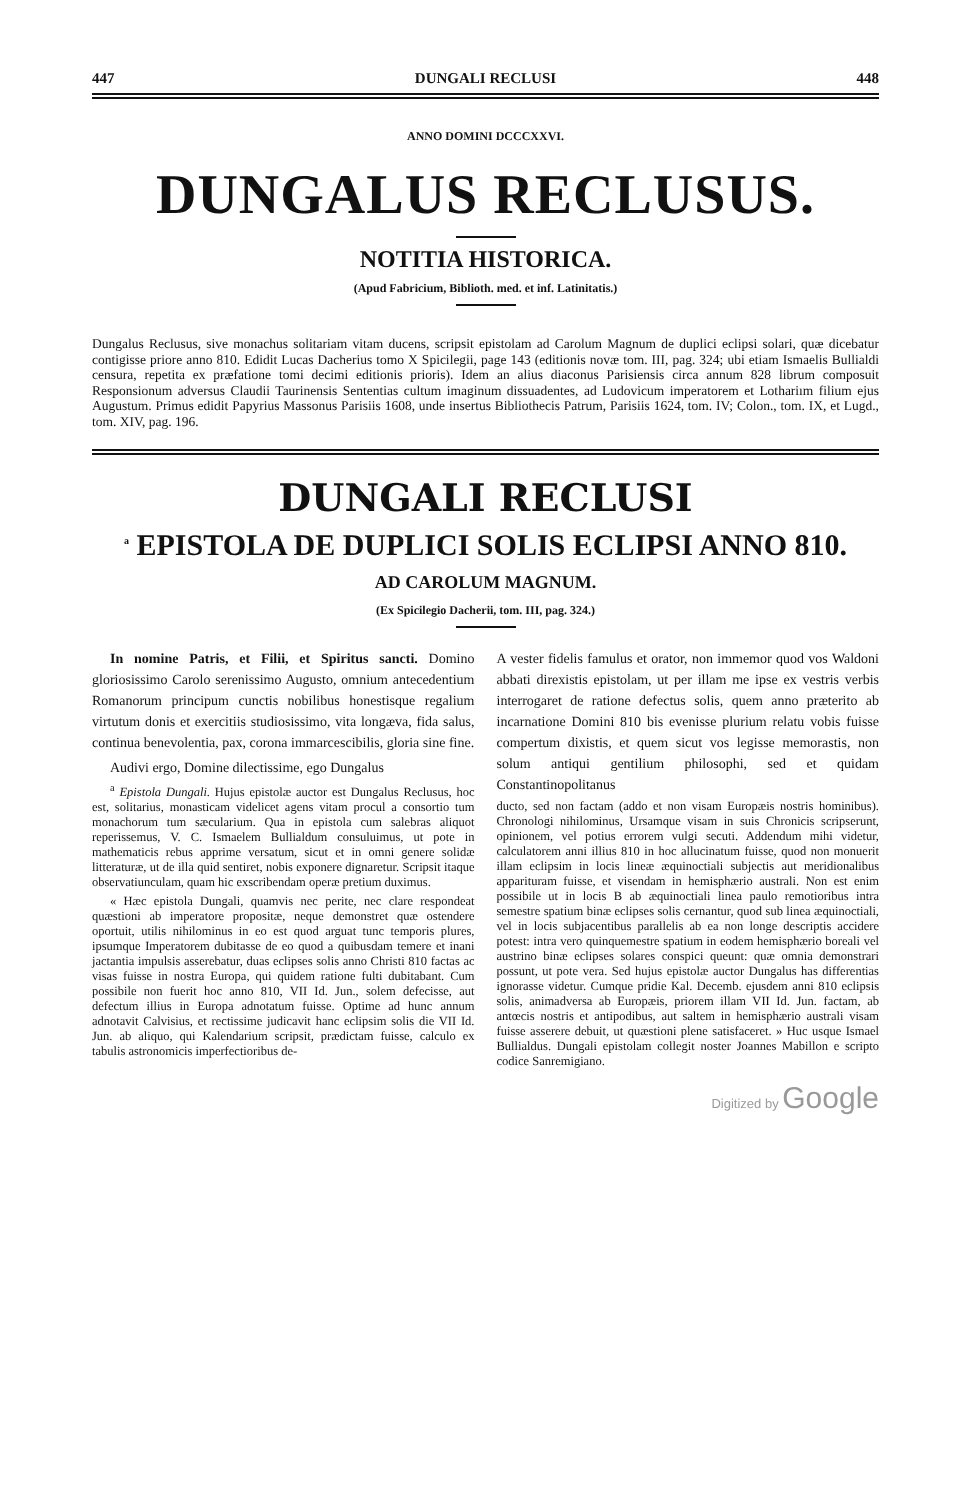447 DUNGALI RECLUSI 448
ANNO DOMINI DCCCXXVI.
DUNGALUS RECLUSUS.
NOTITIA HISTORICA.
(Apud Fabricium, Biblioth. med. et inf. Latinitatis.)
Dungalus Reclusus, sive monachus solitariam vitam ducens, scripsit epistolam ad Carolum Magnum de duplici eclipsi solari, quæ dicebatur contigisse priore anno 810. Edidit Lucas Dacherius tomo X Spicilegii, page 143 (editionis novæ tom. III, pag. 324; ubi etiam Ismaelis Bullialdi censura, repetita ex præfatione tomi decimi editionis prioris). Idem an alius diaconus Parisiensis circa annum 828 librum composuit Responsionum adversus Claudii Taurinensis Sententias cultum imaginum dissuadentes, ad Ludovicum imperatorem et Lothariım filium ejus Augustum. Primus edidit Papyrius Massonus Parisiis 1608, unde insertus Bibliothecis Patrum, Parisiis 1624, tom. IV; Colon., tom. IX, et Lugd., tom. XIV, pag. 196.
DUNGALI RECLUSI
<sup>a</sup> EPISTOLA DE DUPLICI SOLIS ECLIPSI ANNO 810.
AD CAROLUM MAGNUM.
(Ex Spicilegio Dacherii, tom. III, pag. 324.)
In nomine Patris, et Filii, et Spiritus sancti. Domino gloriosissimo Carolo serenissimo Augusto, omnium antecedentium Romanorum principum cunctis nobilibus honestisque regalium virtutum donis et exercitiis studiosissimo, vita longæva, fida salus, continua benevolentia, pax, corona immarcescibilis, gloria sine fine.
Audivi ergo, Domine dilectissime, ego Dungalus
<sup>a</sup> Epistola Dungali. Hujus epistolæ auctor est Dungalus Reclusus, hoc est, solitarius, monasticam videlicet agens vitam procul a consortio tum monachorum tum sæcularium. Qua in epistola cum salebras aliquot reperissemus, V. C. Ismaelem Bullialdum consuluimus, ut pote in mathematicis rebus apprime versatum, sicut et in omni genere solidæ litteraturæ, ut de illa quid sentiret, nobis exponere dignaretur. Scripsit itaque observatiunculam, quam hic exscribendam operæ pretium duximus.
« Hæc epistola Dungali, quamvis nec perite, nec clare respondeat quæstioni ab imperatore propositæ, neque demonstret quæ ostendere oportuit, utilis nihilominus in eo est quod arguat tunc temporis plures, ipsumque Imperatorem dubitasse de eo quod a quibusdam temere et inani jactantia impulsis asserebatur, duas eclipses solis anno Christi 810 factas ac visas fuisse in nostra Europa, qui quidem ratione fulti dubitabant. Cum possibile non fuerit hoc anno 810, VII Id. Jun., solem defecisse, aut defectum illius in Europa adnotatum fuisse. Optime ad hunc annum adnotavit Calvisius, et rectissime judicavit hanc eclipsim solis die VII Id. Jun. ab aliquo, qui Kalendarium scripsit, prædictam fuisse, calculo ex tabulis astronomicis imperfectioribus de-
A vester fidelis famulus et orator, non immemor quod vos Waldoni abbati direxistis epistolam, ut per illam me ipse ex vestris verbis interrogaret de ratione defectus solis, quem anno præterito ab incarnatione Domini 810 bis evenisse plurium relatu vobis fuisse compertum dixistis, et quem sicut vos legisse memorastis, non solum antiqui gentilium philosophi, sed et quidam Constantinopolitanus
ducto, sed non factam (addo et non visam Europæis nostris hominibus). Chronologi nihilominus, Ursamque visam in suis Chronicis scripserunt, opinionem, vel potius errorem vulgi secuti. Addendum mihi videtur, calculatorem anni illius 810 in hoc allucinatum fuisse, quod non monuerit illam eclipsim in locis lineæ æquinoctiali subjectis aut meridionalibus apparituram fuisse, et visendam in hemisphærio australi. Non est enim possibile ut in locis B ab æquinoctiali linea paulo remotioribus intra semestre spatium binæ eclipses solis cernantur, quod sub linea æquinoctiali, vel in locis subjacentibus parallelis ab ea non longe descriptis accidere potest: intra vero quinquemestre spatium in eodem hemisphærio boreali vel austrino binæ eclipses solares conspici queunt: quæ omnia demonstrari possunt, ut pote vera. Sed hujus epistolæ auctor Dungalus has differentias ignorasse videtur. Cumque pridie Kal. Decemb. ejusdem anni 810 eclipsis solis, animadversa ab Europæis, priorem illam VII Id. Jun. factam, ab antœcis nostris et antipodibus, aut saltem in hemisphærio australi visam fuisse asserere debuit, ut quæstioni plene satisfaceret. » Huc usque Ismael Bullialdus. Dungali epistolam collegit noster Joannes Mabillon e scripto codice Sanremigiano.
Digitized by Google